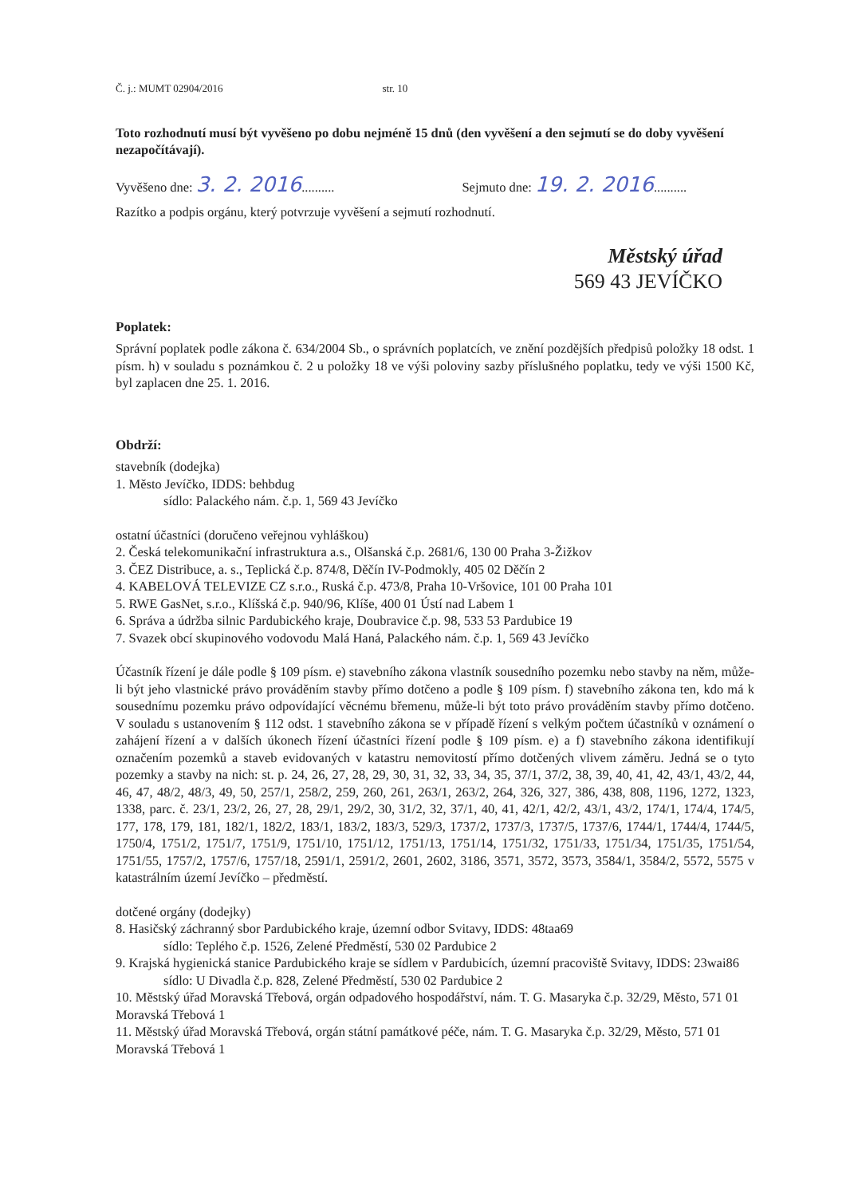Č. j.: MUMT 02904/2016 str. 10
Toto rozhodnutí musí být vyvěšeno po dobu nejméně 15 dnů (den vyvěšení a den sejmutí se do doby vyvěšení nezapočítávají).
Vyvěšeno dne: 3. 2. 2016.......... Sejmuto dne: 19. 2. 2016..........
Razítko a podpis orgánu, který potvrzuje vyvěšení a sejmutí rozhodnutí.
Městský úřad
569 43 JEVÍČKO
Poplatek:
Správní poplatek podle zákona č. 634/2004 Sb., o správních poplatcích, ve znění pozdějších předpisů položky 18 odst. 1 písm. h) v souladu s poznámkou č. 2 u položky 18 ve výši poloviny sazby příslušného poplatku, tedy ve výši 1500 Kč, byl zaplacen dne 25. 1. 2016.
Obdrží:
stavebník (dodejka)
1. Město Jevíčko, IDDS: behbdug
sídlo: Palackého nám. č.p. 1, 569 43 Jevíčko
ostatní účastníci (doručeno veřejnou vyhláškou)
2. Česká telekomunikační infrastruktura a.s., Olšanská č.p. 2681/6, 130 00 Praha 3-Žižkov
3. ČEZ Distribuce, a. s., Teplická č.p. 874/8, Děčín IV-Podmokly, 405 02 Děčín 2
4. KABELOVÁ TELEVIZE CZ s.r.o., Ruská č.p. 473/8, Praha 10-Vršovice, 101 00 Praha 101
5. RWE GasNet, s.r.o., Klíšská č.p. 940/96, Klíše, 400 01 Ústí nad Labem 1
6. Správa a údržba silnic Pardubického kraje, Doubravice č.p. 98, 533 53 Pardubice 19
7. Svazek obcí skupinového vodovodu Malá Haná, Palackého nám. č.p. 1, 569 43 Jevíčko
Účastník řízení je dále podle § 109 písm. e) stavebního zákona vlastník sousedního pozemku nebo stavby na něm, může-li být jeho vlastnické právo prováděním stavby přímo dotčeno a podle § 109 písm. f) stavebního zákona ten, kdo má k sousednímu pozemku právo odpovídající věcnému břemenu, může-li být toto právo prováděním stavby přímo dotčeno. V souladu s ustanovením § 112 odst. 1 stavebního zákona se v případě řízení s velkým počtem účastníků v oznámení o zahájení řízení a v dalších úkonech řízení účastníci řízení podle § 109 písm. e) a f) stavebního zákona identifikují označením pozemků a staveb evidovaných v katastru nemovitostí přímo dotčených vlivem záměru. Jedná se o tyto pozemky a stavby na nich: st. p. 24, 26, 27, 28, 29, 30, 31, 32, 33, 34, 35, 37/1, 37/2, 38, 39, 40, 41, 42, 43/1, 43/2, 44, 46, 47, 48/2, 48/3, 49, 50, 257/1, 258/2, 259, 260, 261, 263/1, 263/2, 264, 326, 327, 386, 438, 808, 1196, 1272, 1323, 1338, parc. č. 23/1, 23/2, 26, 27, 28, 29/1, 29/2, 30, 31/2, 32, 37/1, 40, 41, 42/1, 42/2, 43/1, 43/2, 174/1, 174/4, 174/5, 177, 178, 179, 181, 182/1, 182/2, 183/1, 183/2, 183/3, 529/3, 1737/2, 1737/3, 1737/5, 1737/6, 1744/1, 1744/4, 1744/5, 1750/4, 1751/2, 1751/7, 1751/9, 1751/10, 1751/12, 1751/13, 1751/14, 1751/32, 1751/33, 1751/34, 1751/35, 1751/54, 1751/55, 1757/2, 1757/6, 1757/18, 2591/1, 2591/2, 2601, 2602, 3186, 3571, 3572, 3573, 3584/1, 3584/2, 5572, 5575 v katastrálním území Jevíčko – předměstí.
dotčené orgány (dodejky)
8. Hasičský záchranný sbor Pardubického kraje, územní odbor Svitavy, IDDS: 48taa69
sídlo: Teplého č.p. 1526, Zelené Předměstí, 530 02 Pardubice 2
9. Krajská hygienická stanice Pardubického kraje se sídlem v Pardubicích, územní pracoviště Svitavy, IDDS: 23wai86
sídlo: U Divadla č.p. 828, Zelené Předměstí, 530 02 Pardubice 2
10. Městský úřad Moravská Třebová, orgán odpadového hospodářství, nám. T. G. Masaryka č.p. 32/29, Město, 571 01 Moravská Třebová 1
11. Městský úřad Moravská Třebová, orgán státní památkové péče, nám. T. G. Masaryka č.p. 32/29, Město, 571 01 Moravská Třebová 1